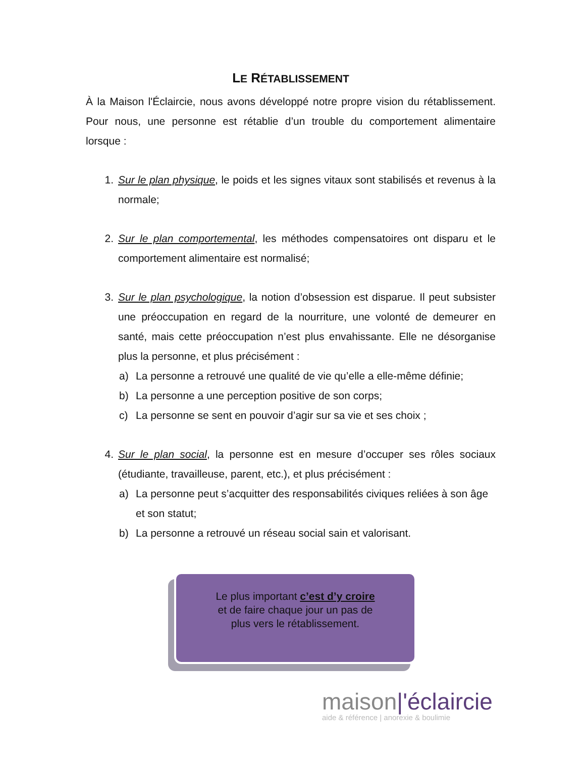LE RÉTABLISSEMENT
À la Maison l'Éclaircie, nous avons développé notre propre vision du rétablissement. Pour nous, une personne est rétablie d’un trouble du comportement alimentaire lorsque :
1. Sur le plan physique, le poids et les signes vitaux sont stabilisés et revenus à la normale;
2. Sur le plan comportemental, les méthodes compensatoires ont disparu et le comportement alimentaire est normalisé;
3. Sur le plan psychologique, la notion d’obsession est disparue. Il peut subsister une préoccupation en regard de la nourriture, une volonté de demeurer en santé, mais cette préoccupation n’est plus envahissante. Elle ne désorganise plus la personne, et plus précisément :
a) La personne a retrouvé une qualité de vie qu’elle a elle-même définie;
b) La personne a une perception positive de son corps;
c) La personne se sent en pouvoir d’agir sur sa vie et ses choix ;
4. Sur le plan social, la personne est en mesure d’occuper ses rôles sociaux (étudiante, travailleuse, parent, etc.), et plus précisément :
a) La personne peut s’acquitter des responsabilités civiques reliées à son âge et son statut;
b) La personne a retrouvé un réseau social sain et valorisant.
Le plus important c’est d’y croire
et de faire chaque jour un pas de
plus vers le rétablissement.
maison|'éclaircie
aide & référence | anorexie & boulimie